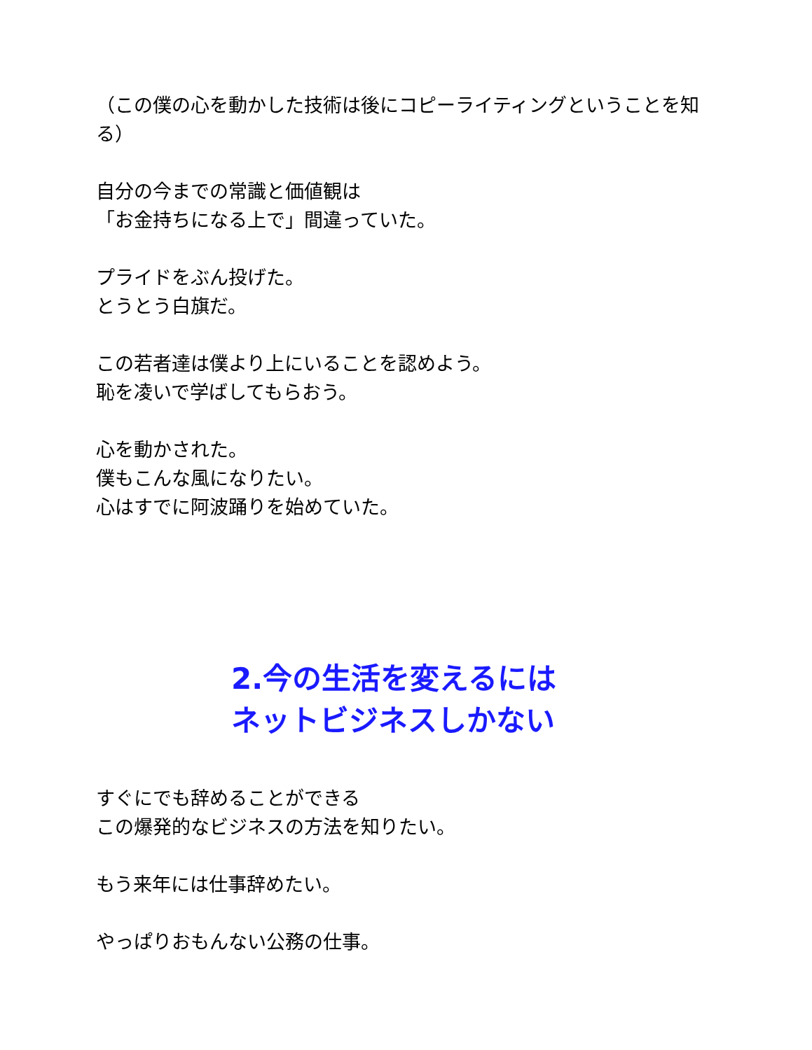（この僕の心を動かした技術は後にコピーライティングということを知る）
自分の今までの常識と価値観は
「お金持ちになる上で」間違っていた。
プライドをぶん投げた。
とうとう白旗だ。
この若者達は僕より上にいることを認めよう。
恥を凌いで学ばしてもらおう。
心を動かされた。
僕もこんな風になりたい。
心はすでに阿波踊りを始めていた。
2.今の生活を変えるには
ネットビジネスしかない
すぐにでも辞めることができる
この爆発的なビジネスの方法を知りたい。
もう来年には仕事辞めたい。
やっぱりおもんない公務の仕事。